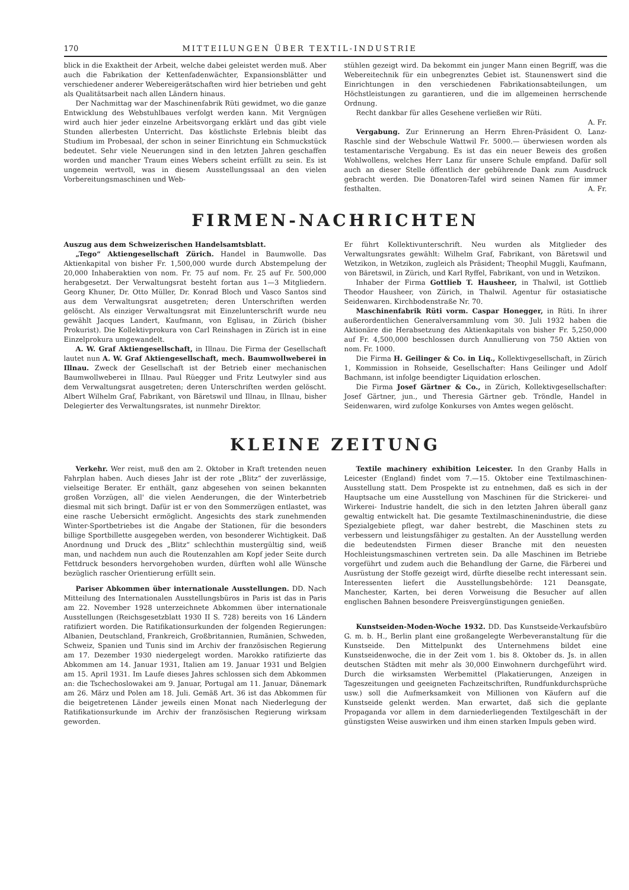170 MITTEILUNGEN ÜBER TEXTIL-INDUSTRIE
blick in die Exaktheit der Arbeit, welche dabei geleistet werden muß. Aber auch die Fabrikation der Kettenfadenwächter, Expansionsblätter und verschiedener anderer Webereigerätschaften wird hier betrieben und geht als Qualitätsarbeit nach allen Ländern hinaus.
Der Nachmittag war der Maschinenfabrik Rüti gewidmet, wo die ganze Entwicklung des Webstuhlbaues verfolgt werden kann. Mit Vergnügen wird auch hier jeder einzelne Arbeitsvorgang erklärt und das gibt viele Stunden allerbesten Unterricht. Das köstlichste Erlebnis bleibt das Studium im Probesaal, der schon in seiner Einrichtung ein Schmuckstück bedeutet. Sehr viele Neuerungen sind in den letzten Jahren geschaffen worden und mancher Traum eines Webers scheint erfüllt zu sein. Es ist ungemein wertvoll, was in diesem Ausstellungssaal an den vielen Vorbereitungsmaschinen und Web-
stühlen gezeigt wird. Da bekommt ein junger Mann einen Begriff, was die Webereitechnik für ein unbegrenztes Gebiet ist. Staunenswert sind die Einrichtungen in den verschiedenen Fabrikationsabteilungen, um Höchstleistungen zu garantieren, und die im allgemeinen herrschende Ordnung.
Recht dankbar für alles Gesehene verließen wir Rüti.
A. Fr.
Vergabung. Zur Erinnerung an Herrn Ehren-Präsident O. Lanz-Raschle sind der Webschule Wattwil Fr. 5000.— überwiesen worden als testamentarische Vergabung. Es ist das ein neuer Beweis des großen Wohlwollens, welches Herr Lanz für unsere Schule empfand. Dafür soll auch an dieser Stelle öffentlich der gebührende Dank zum Ausdruck gebracht werden. Die Donatoren-Tafel wird seinen Namen für immer festhalten. A. Fr.
FIRMEN-NACHRICHTEN
Auszug aus dem Schweizerischen Handelsamtsblatt.
„Tego“ Aktiengesellschaft Zürich. Handel in Baumwolle. Das Aktienkapital von bisher Fr. 1,500,000 wurde durch Abstempelung der 20,000 Inhaberaktien von nom. Fr. 75 auf nom. Fr. 25 auf Fr. 500,000 herabgesetzt. Der Verwaltungsrat besteht fortan aus 1—3 Mitgliedern. Georg Khuner, Dr. Otto Müller, Dr. Konrad Bloch und Vasco Santos sind aus dem Verwaltungsrat ausgetreten; deren Unterschriften werden gelöscht. Als einziger Verwaltungsrat mit Einzelunterschrift wurde neu gewählt Jacques Landert, Kaufmann, von Eglisau, in Zürich (bisher Prokurist). Die Kollektivprokura von Carl Reinshagen in Zürich ist in eine Einzelprokura umgewandelt.
A. W. Graf Aktiengesellschaft, in Illnau. Die Firma der Gesellschaft lautet nun A. W. Graf Aktiengesellschaft, mech. Baumwollweberei in Illnau. Zweck der Gesellschaft ist der Betrieb einer mechanischen Baumwollweberei in Illnau. Paul Rüegger und Fritz Leutwyler sind aus dem Verwaltungsrat ausgetreten; deren Unterschriften werden gelöscht. Albert Wilhelm Graf, Fabrikant, von Bäretswil und Illnau, in Illnau, bisher Delegierter des Verwaltungsrates, ist nunmehr Direktor.
Er führt Kollektivunterschrift. Neu wurden als Mitglieder des Verwaltungsrates gewählt: Wilhelm Graf, Fabrikant, von Bäretswil und Wetzikon, in Wetzikon, zugleich als Präsident; Theophil Muggli, Kaufmann, von Bäretswil, in Zürich, und Karl Ryffel, Fabrikant, von und in Wetzikon.
Inhaber der Firma Gottlieb T. Hausheer, in Thalwil, ist Gottlieb Theodor Hausheer, von Zürich, in Thalwil. Agentur für ostasiatische Seidenwaren. Kirchbodenstraße Nr. 70.
Maschinenfabrik Rüti vorm. Caspar Honegger, in Rüti. In ihrer außerordentlichen Generalversammlung vom 30. Juli 1932 haben die Aktionäre die Herabsetzung des Aktienkapitals von bisher Fr. 5,250,000 auf Fr. 4,500,000 beschlossen durch Annullierung von 750 Aktien von nom. Fr. 1000.
Die Firma H. Geilinger & Co. in Liq., Kollektivgesellschaft, in Zürich 1, Kommission in Rohseide, Gesellschafter: Hans Geilinger und Adolf Bachmann, ist infolge beendigter Liquidation erloschen.
Die Firma Josef Gärtner & Co., in Zürich, Kollektivgesellschafter: Josef Gärtner, jun., und Theresia Gärtner geb. Tröndle, Handel in Seidenwaren, wird zufolge Konkurses von Amtes wegen gelöscht.
KLEINE ZEITUNG
Verkehr. Wer reist, muß den am 2. Oktober in Kraft tretenden neuen Fahrplan haben. Auch dieses Jahr ist der rote „Blitz“ der zuverlässige, vielseitige Berater. Er enthält, ganz abgesehen von seinen bekannten großen Vorzügen, all' die vielen Aenderungen, die der Winterbetrieb diesmal mit sich bringt. Dafür ist er von den Sommerzügen entlastet, was eine rasche Uebersicht ermöglicht. Angesichts des stark zunehmenden Winter-Sportbetriebes ist die Angabe der Stationen, für die besonders billige Sportbillette ausgegeben werden, von besonderer Wichtigkeit. Daß Anordnung und Druck des „Blitz“ schlechthin mustergültig sind, weiß man, und nachdem nun auch die Routenzahlen am Kopf jeder Seite durch Fettdruck besonders hervorgehoben wurden, dürften wohl alle Wünsche bezüglich rascher Orientierung erfüllt sein.
Pariser Abkommen über internationale Ausstellungen. DD. Nach Mitteilung des Internationalen Ausstellungsbüros in Paris ist das in Paris am 22. November 1928 unterzeichnete Abkommen über internationale Ausstellungen (Reichsgesetzblatt 1930 II S. 728) bereits von 16 Ländern ratifiziert worden. Die Ratifikationsurkunden der folgenden Regierungen: Albanien, Deutschland, Frankreich, Großbritannien, Rumänien, Schweden, Schweiz, Spanien und Tunis sind im Archiv der französischen Regierung am 17. Dezember 1930 niedergelegt worden. Marokko ratifizierte das Abkommen am 14. Januar 1931, Italien am 19. Januar 1931 und Belgien am 15. April 1931. Im Laufe dieses Jahres schlossen sich dem Abkommen an: die Tschechoslowakei am 9. Januar, Portugal am 11. Januar, Dänemark am 26. März und Polen am 18. Juli. Gemäß Art. 36 ist das Abkommen für die beigetretenen Länder jeweils einen Monat nach Niederlegung der Ratifikationsurkunde im Archiv der französischen Regierung wirksam geworden.
Textile machinery exhibition Leicester. In den Granby Halls in Leicester (England) findet vom 7.—15. Oktober eine Textilmaschinen-Ausstellung statt. Dem Prospekte ist zu entnehmen, daß es sich in der Hauptsache um eine Ausstellung von Maschinen für die Strickerei- und Wirkerei- Industrie handelt, die sich in den letzten Jahren überall ganz gewaltig entwickelt hat. Die gesamte Textilmaschinenindustrie, die diese Spezialgebiete pflegt, war daher bestrebt, die Maschinen stets zu verbessern und leistungsfähiger zu gestalten. An der Ausstellung werden die bedeutendsten Firmen dieser Branche mit den neuesten Hochleistungsmaschinen vertreten sein. Da alle Maschinen im Betriebe vorgeführt und zudem auch die Behandlung der Garne, die Färberei und Ausrüstung der Stoffe gezeigt wird, dürfte dieselbe recht interessant sein. Interessenten liefert die Ausstellungsbehörde: 121 Deansgate, Manchester, Karten, bei deren Vorweisung die Besucher auf allen englischen Bahnen besondere Preisvergünstigungen genießen.
Kunstseiden-Moden-Woche 1932. DD. Das Kunstseide-Verkaufsbüro G. m. b. H., Berlin plant eine großangelegte Werbeveranstaltung für die Kunstseide. Den Mittelpunkt des Unternehmens bildet eine Kunstseidenwoche, die in der Zeit vom 1. bis 8. Oktober ds. Js. in allen deutschen Städten mit mehr als 30,000 Einwohnern durchgeführt wird. Durch die wirksamsten Werbemittel (Plakatierungen, Anzeigen in Tageszeitungen und geeigneten Fachzeitschriften, Rundfunkdurchsprüche usw.) soll die Aufmerksamkeit von Millionen von Käufern auf die Kunstseide gelenkt werden. Man erwartet, daß sich die geplante Propaganda vor allem in dem darniederliegenden Textilgeschäft in der günstigsten Weise auswirken und ihm einen starken Impuls geben wird.